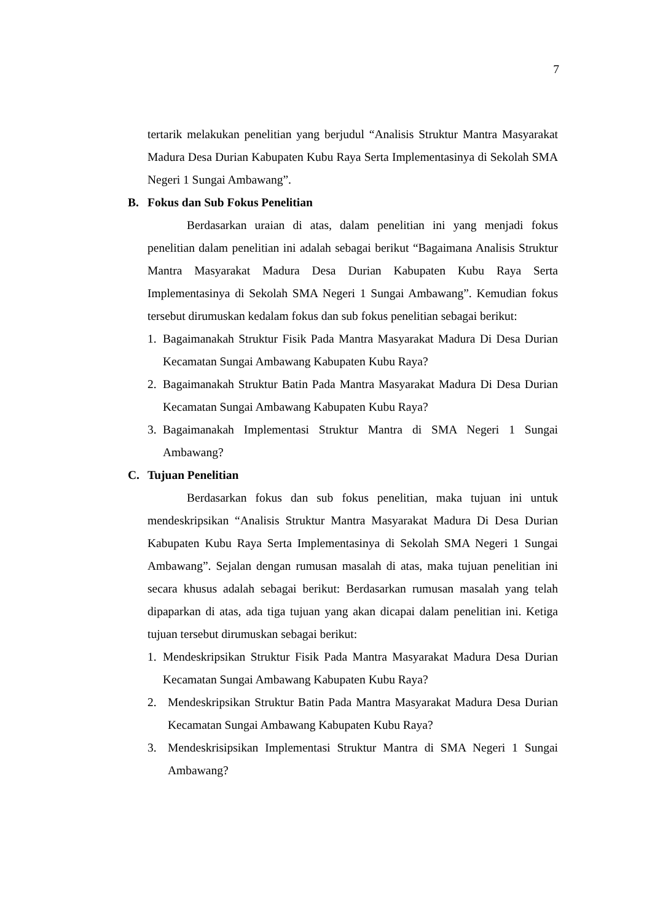7
tertarik melakukan penelitian yang berjudul “Analisis Struktur Mantra Masyarakat Madura Desa Durian Kabupaten Kubu Raya Serta Implementasinya di Sekolah SMA Negeri 1 Sungai Ambawang”.
B. Fokus dan Sub Fokus Penelitian
Berdasarkan uraian di atas, dalam penelitian ini yang menjadi fokus penelitian dalam penelitian ini adalah sebagai berikut “Bagaimana Analisis Struktur Mantra Masyarakat Madura Desa Durian Kabupaten Kubu Raya Serta Implementasinya di Sekolah SMA Negeri 1 Sungai Ambawang”. Kemudian fokus tersebut dirumuskan kedalam fokus dan sub fokus penelitian sebagai berikut:
1. Bagaimanakah Struktur Fisik Pada Mantra Masyarakat Madura Di Desa Durian Kecamatan Sungai Ambawang Kabupaten Kubu Raya?
2. Bagaimanakah Struktur Batin Pada Mantra Masyarakat Madura Di Desa Durian Kecamatan Sungai Ambawang Kabupaten Kubu Raya?
3. Bagaimanakah Implementasi Struktur Mantra di SMA Negeri 1 Sungai Ambawang?
C. Tujuan Penelitian
Berdasarkan fokus dan sub fokus penelitian, maka tujuan ini untuk mendeskripsikan “Analisis Struktur Mantra Masyarakat Madura Di Desa Durian Kabupaten Kubu Raya Serta Implementasinya di Sekolah SMA Negeri 1 Sungai Ambawang”. Sejalan dengan rumusan masalah di atas, maka tujuan penelitian ini secara khusus adalah sebagai berikut: Berdasarkan rumusan masalah yang telah dipaparkan di atas, ada tiga tujuan yang akan dicapai dalam penelitian ini. Ketiga tujuan tersebut dirumuskan sebagai berikut:
1. Mendeskripsikan Struktur Fisik Pada Mantra Masyarakat Madura Desa Durian Kecamatan Sungai Ambawang Kabupaten Kubu Raya?
2. Mendeskripsikan Struktur Batin Pada Mantra Masyarakat Madura Desa Durian Kecamatan Sungai Ambawang Kabupaten Kubu Raya?
3. Mendeskrisipsikan Implementasi Struktur Mantra di SMA Negeri 1 Sungai Ambawang?